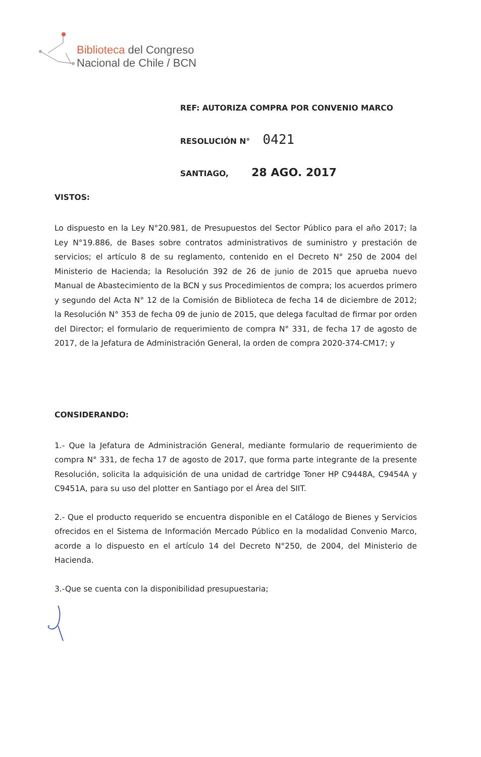Biblioteca del Congreso
Nacional de Chile / BCN
REF: AUTORIZA COMPRA POR CONVENIO MARCO
RESOLUCIÓN N° 0421
SANTIAGO, 28 AGO. 2017
VISTOS:
Lo dispuesto en la Ley N°20.981, de Presupuestos del Sector Público para el año 2017; la Ley N°19.886, de Bases sobre contratos administrativos de suministro y prestación de servicios; el artículo 8 de su reglamento, contenido en el Decreto N° 250 de 2004 del Ministerio de Hacienda; la Resolución 392 de 26 de junio de 2015 que aprueba nuevo Manual de Abastecimiento de la BCN y sus Procedimientos de compra; los acuerdos primero y segundo del Acta N° 12 de la Comisión de Biblioteca de fecha 14 de diciembre de 2012; la Resolución N° 353 de fecha 09 de junio de 2015, que delega facultad de firmar por orden del Director; el formulario de requerimiento de compra N° 331, de fecha 17 de agosto de 2017, de la Jefatura de Administración General, la orden de compra 2020-374-CM17; y
CONSIDERANDO:
1.- Que la Jefatura de Administración General, mediante formulario de requerimiento de compra N° 331, de fecha 17 de agosto de 2017, que forma parte integrante de la presente Resolución, solicita la adquisición de una unidad de cartridge Toner HP C9448A, C9454A y C9451A, para su uso del plotter en Santiago por el Área del SIIT.
2.- Que el producto requerido se encuentra disponible en el Catálogo de Bienes y Servicios ofrecidos en el Sistema de Información Mercado Público en la modalidad Convenio Marco, acorde a lo dispuesto en el artículo 14 del Decreto N°250, de 2004, del Ministerio de Hacienda.
3.-Que se cuenta con la disponibilidad presupuestaria;